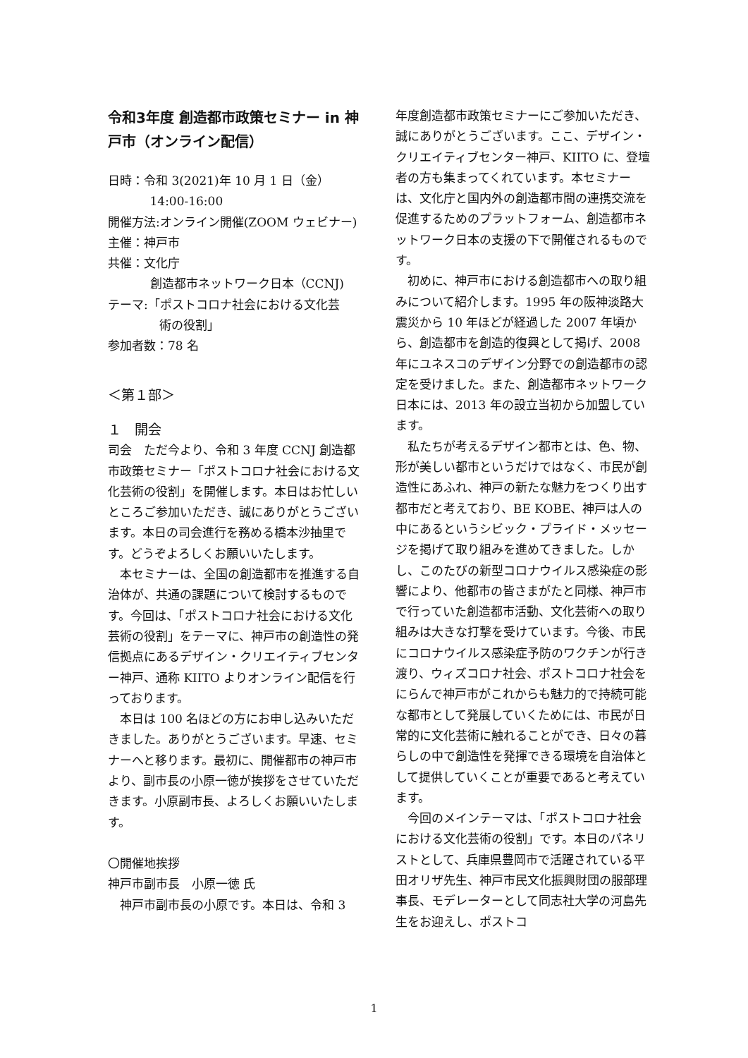令和3年度 創造都市政策セミナー in 神戸市（オンライン配信）
日時：令和 3(2021)年 10 月 1 日（金）
14:00-16:00
開催方法:オンライン開催(ZOOM ウェビナー)
主催：神戸市
共催：文化庁
創造都市ネットワーク日本（CCNJ)
テーマ:「ポストコロナ社会における文化芸
術の役割」
参加者数：78 名
＜第１部＞
１　開会
司会　ただ今より、令和 3 年度 CCNJ 創造都市政策セミナー「ポストコロナ社会における文化芸術の役割」を開催します。本日はお忙しいところご参加いただき、誠にありがとうございます。本日の司会進行を務める橋本沙抽里です。どうぞよろしくお願いいたします。
本セミナーは、全国の創造都市を推進する自治体が、共通の課題について検討するものです。今回は、「ポストコロナ社会における文化芸術の役割」をテーマに、神戸市の創造性の発信拠点にあるデザイン・クリエイティブセンター神戸、通称 KIITO よりオンライン配信を行っております。
本日は 100 名ほどの方にお申し込みいただきました。ありがとうございます。早速、セミナーへと移ります。最初に、開催都市の神戸市より、副市長の小原一徳が挨拶をさせていただきます。小原副市長、よろしくお願いいたします。
〇開催地挨拶
神戸市副市長　小原一徳 氏
神戸市副市長の小原です。本日は、令和 3
年度創造都市政策セミナーにご参加いただき、誠にありがとうございます。ここ、デザイン・クリエイティブセンター神戸、KIITO に、登壇者の方も集まってくれています。本セミナーは、文化庁と国内外の創造都市間の連携交流を促進するためのプラットフォーム、創造都市ネットワーク日本の支援の下で開催されるものです。
初めに、神戸市における創造都市への取り組みについて紹介します。1995 年の阪神淡路大震災から 10 年ほどが経過した 2007 年頃から、創造都市を創造的復興として掲げ、2008 年にユネスコのデザイン分野での創造都市の認定を受けました。また、創造都市ネットワーク日本には、2013 年の設立当初から加盟しています。
私たちが考えるデザイン都市とは、色、物、形が美しい都市というだけではなく、市民が創造性にあふれ、神戸の新たな魅力をつくり出す都市だと考えており、BE KOBE、神戸は人の中にあるというシビック・プライド・メッセージを掲げて取り組みを進めてきました。しかし、このたびの新型コロナウイルス感染症の影響により、他都市の皆さまがたと同様、神戸市で行っていた創造都市活動、文化芸術への取り組みは大きな打撃を受けています。今後、市民にコロナウイルス感染症予防のワクチンが行き渡り、ウィズコロナ社会、ポストコロナ社会をにらんで神戸市がこれからも魅力的で持続可能な都市として発展していくためには、市民が日常的に文化芸術に触れることができ、日々の暮らしの中で創造性を発揮できる環境を自治体として提供していくことが重要であると考えています。
今回のメインテーマは、「ポストコロナ社会における文化芸術の役割」です。本日のパネリストとして、兵庫県豊岡市で活躍されている平田オリザ先生、神戸市民文化振興財団の服部理事長、モデレーターとして同志社大学の河島先生をお迎えし、ポストコ
1